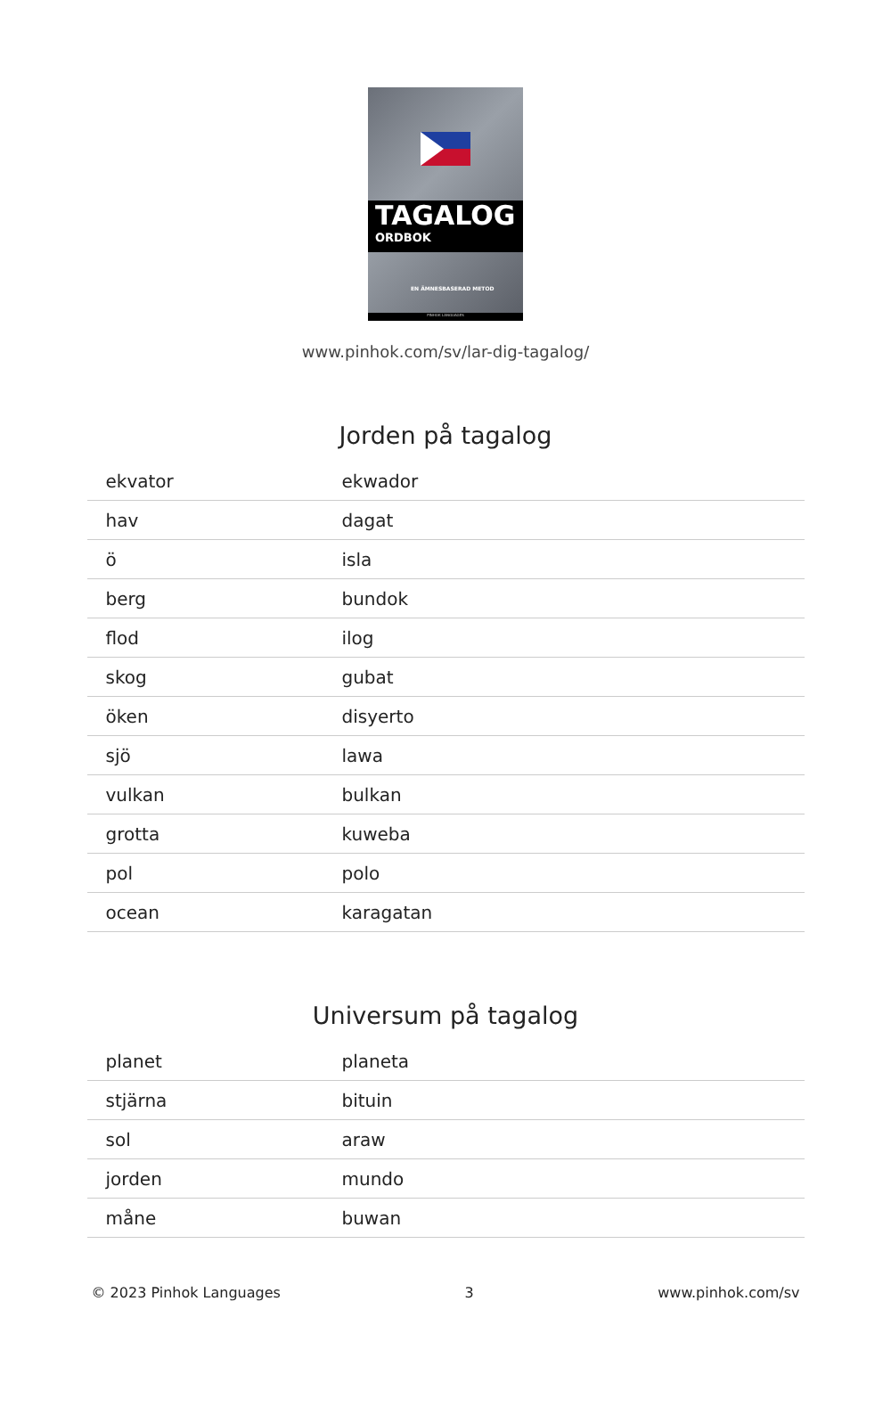TAGALOG
ORDBOK
EN ÄMNESBASERAD METOD
PINHOK LANGUAGES
www.pinhok.com/sv/lar-dig-tagalog/
Jorden på tagalog
| ekvator | ekwador |
| hav | dagat |
| ö | isla |
| berg | bundok |
| flod | ilog |
| skog | gubat |
| öken | disyerto |
| sjö | lawa |
| vulkan | bulkan |
| grotta | kuweba |
| pol | polo |
| ocean | karagatan |
Universum på tagalog
| planet | planeta |
| stjärna | bituin |
| sol | araw |
| jorden | mundo |
| måne | buwan |
© 2023 Pinhok Languages 3 www.pinhok.com/sv